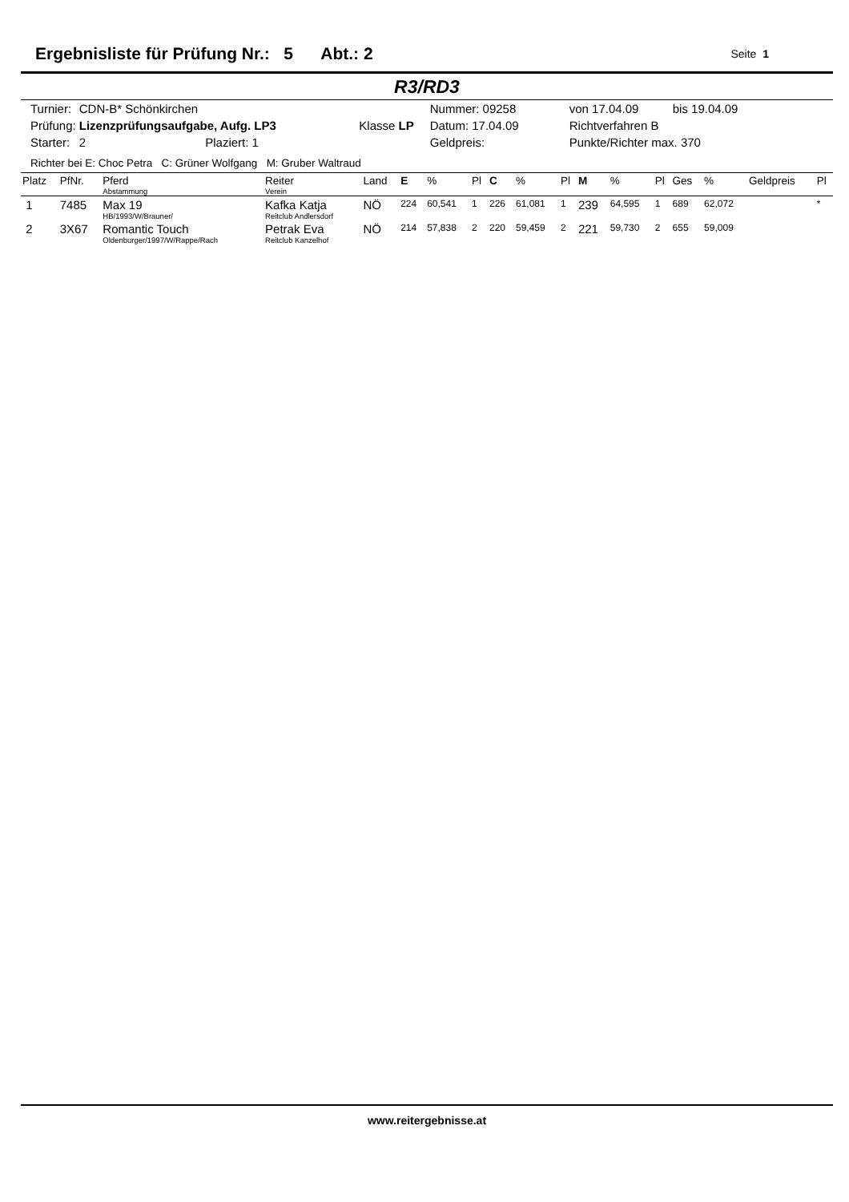Ergebnisliste für Prüfung Nr.: 5 Abt.: 2
Seite 1
R3/RD3
| Turnier: | CDN-B* Schönkirchen | | Nummer: 09258 | von 17.04.09 | bis 19.04.09 |
| Prüfung: | Lizenzprüfungsaufgabe, Aufg. LP3 | Klasse LP | Datum: 17.04.09 | Richtverfahren B | |
| Starter: | 2 Plaziert: 1 | | Geldpreis: | Punkte/Richter max. 370 | |
Richter bei E: Choc Petra C: Grüner Wolfgang M: Gruber Waltraud
| Platz | PfNr. | Pferd Abstammung | Reiter Verein | Land | E | % | Pl | C | % | Pl | M | % | Pl | Ges | % | Geldpreis | Pl |
| --- | --- | --- | --- | --- | --- | --- | --- | --- | --- | --- | --- | --- | --- | --- | --- | --- | --- |
| 1 | 7485 | Max 19 HB/1993/W/Brauner/ | Kafka Katja Reitclub Andlersdorf | NÖ | 224 | 60,541 | 1 | 226 | 61,081 | 1 | 239 | 64,595 | 1 | 689 | 62,072 | | * |
| 2 | 3X67 | Romantic Touch Oldenburger/1997/W/Rappe/Rach | Petrak Eva Reitclub Kanzelhof | NÖ | 214 | 57,838 | 2 | 220 | 59,459 | 2 | 221 | 59,730 | 2 | 655 | 59,009 | | |
www.reitergebnisse.at